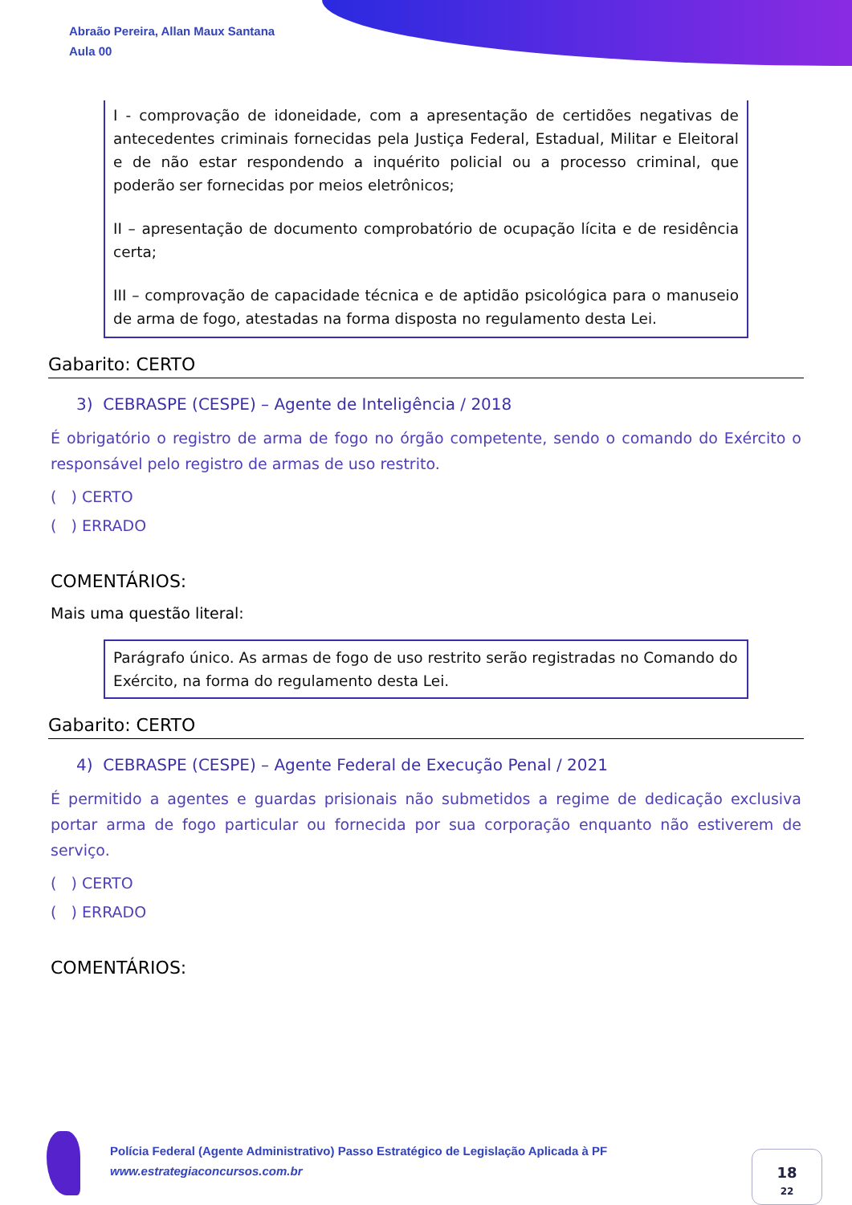Abraão Pereira, Allan Maux Santana
Aula 00
I - comprovação de idoneidade, com a apresentação de certidões negativas de antecedentes criminais fornecidas pela Justiça Federal, Estadual, Militar e Eleitoral e de não estar respondendo a inquérito policial ou a processo criminal, que poderão ser fornecidas por meios eletrônicos;
II – apresentação de documento comprobatório de ocupação lícita e de residência certa;
III – comprovação de capacidade técnica e de aptidão psicológica para o manuseio de arma de fogo, atestadas na forma disposta no regulamento desta Lei.
Gabarito: CERTO
3) CEBRASPE (CESPE) – Agente de Inteligência / 2018
É obrigatório o registro de arma de fogo no órgão competente, sendo o comando do Exército o responsável pelo registro de armas de uso restrito.
( ) CERTO
( ) ERRADO
COMENTÁRIOS:
Mais uma questão literal:
Parágrafo único. As armas de fogo de uso restrito serão registradas no Comando do Exército, na forma do regulamento desta Lei.
Gabarito: CERTO
4) CEBRASPE (CESPE) – Agente Federal de Execução Penal / 2021
É permitido a agentes e guardas prisionais não submetidos a regime de dedicação exclusiva portar arma de fogo particular ou fornecida por sua corporação enquanto não estiverem de serviço.
( ) CERTO
( ) ERRADO
COMENTÁRIOS:
Polícia Federal (Agente Administrativo) Passo Estratégico de Legislação Aplicada à PF
www.estrategiaconcursos.com.br
18
22